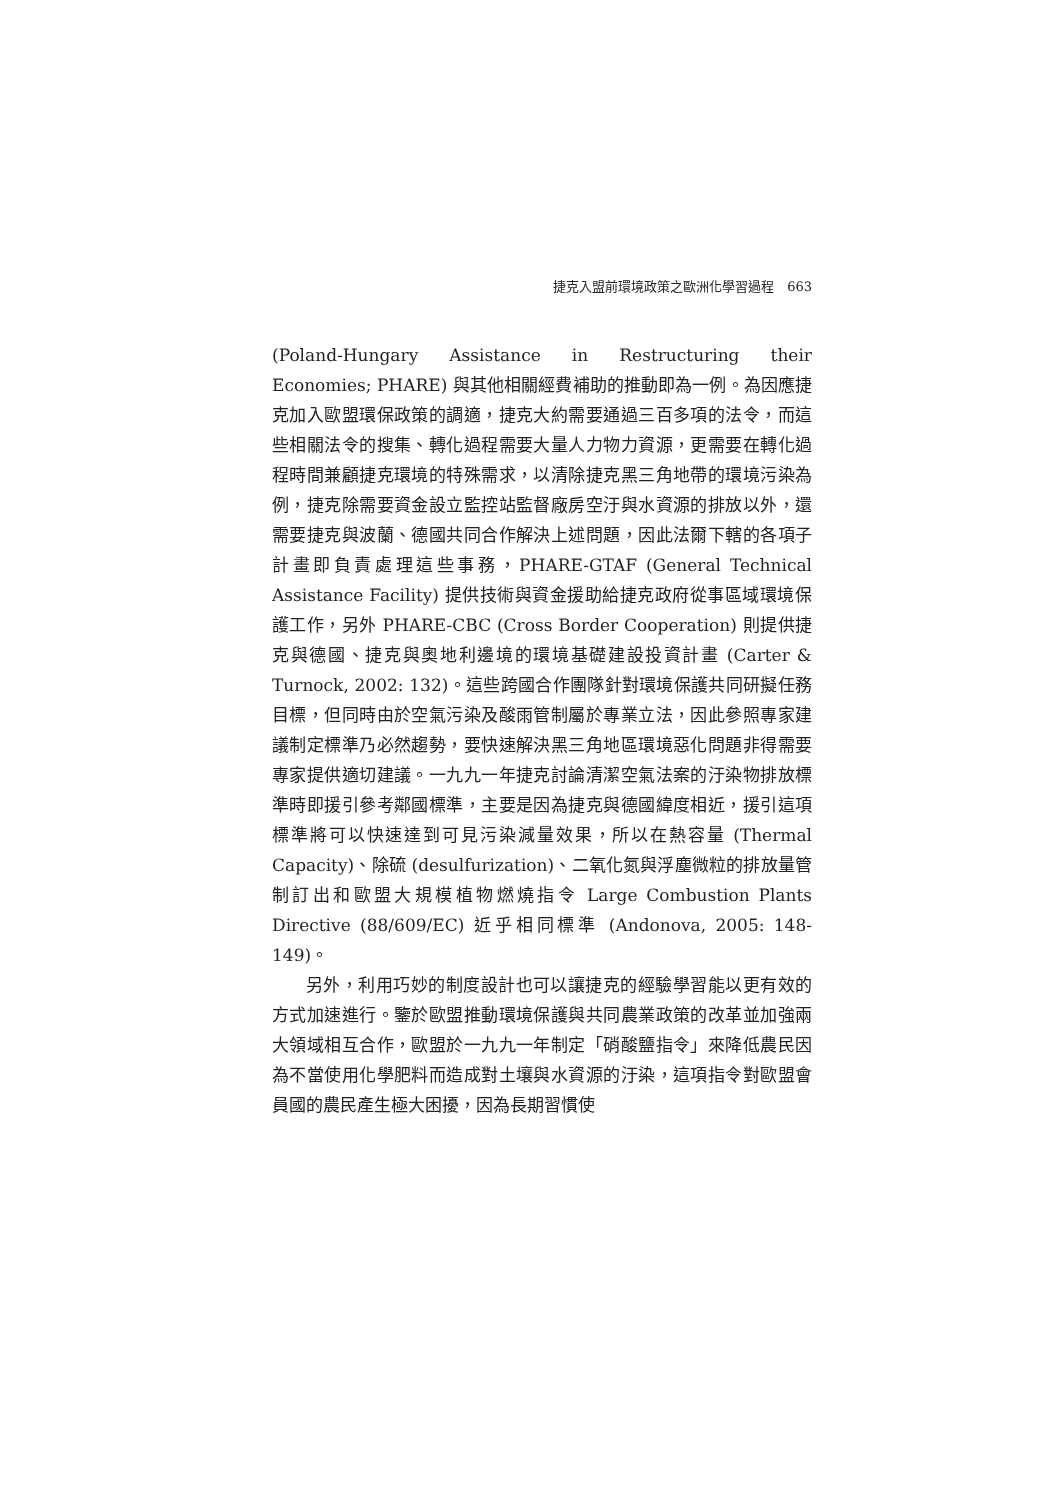捷克入盟前環境政策之歐洲化學習過程　663
(Poland-Hungary Assistance in Restructuring their Economies; PHARE) 與其他相關經費補助的推動即為一例。為因應捷克加入歐盟環保政策的調適，捷克大約需要通過三百多項的法令，而這些相關法令的搜集、轉化過程需要大量人力物力資源，更需要在轉化過程時間兼顧捷克環境的特殊需求，以清除捷克黑三角地帶的環境污染為例，捷克除需要資金設立監控站監督廠房空汙與水資源的排放以外，還需要捷克與波蘭、德國共同合作解決上述問題，因此法爾下轄的各項子計畫即負責處理這些事務，PHARE-GTAF (General Technical Assistance Facility) 提供技術與資金援助給捷克政府從事區域環境保護工作，另外 PHARE-CBC (Cross Border Cooperation) 則提供捷克與德國、捷克與奧地利邊境的環境基礎建設投資計畫 (Carter & Turnock, 2002: 132)。這些跨國合作團隊針對環境保護共同研擬任務目標，但同時由於空氣污染及酸雨管制屬於專業立法，因此參照專家建議制定標準乃必然趨勢，要快速解決黑三角地區環境惡化問題非得需要專家提供適切建議。一九九一年捷克討論清潔空氣法案的汙染物排放標準時即援引參考鄰國標準，主要是因為捷克與德國緯度相近，援引這項標準將可以快速達到可見污染減量效果，所以在熱容量 (Thermal Capacity)、除硫 (desulfurization)、二氧化氮與浮塵微粒的排放量管制訂出和歐盟大規模植物燃燒指令 Large Combustion Plants Directive (88/609/EC) 近乎相同標準 (Andonova, 2005: 148-149)。
另外，利用巧妙的制度設計也可以讓捷克的經驗學習能以更有效的方式加速進行。鑒於歐盟推動環境保護與共同農業政策的改革並加強兩大領域相互合作，歐盟於一九九一年制定「硝酸鹽指令」來降低農民因為不當使用化學肥料而造成對土壤與水資源的汙染，這項指令對歐盟會員國的農民產生極大困擾，因為長期習慣使